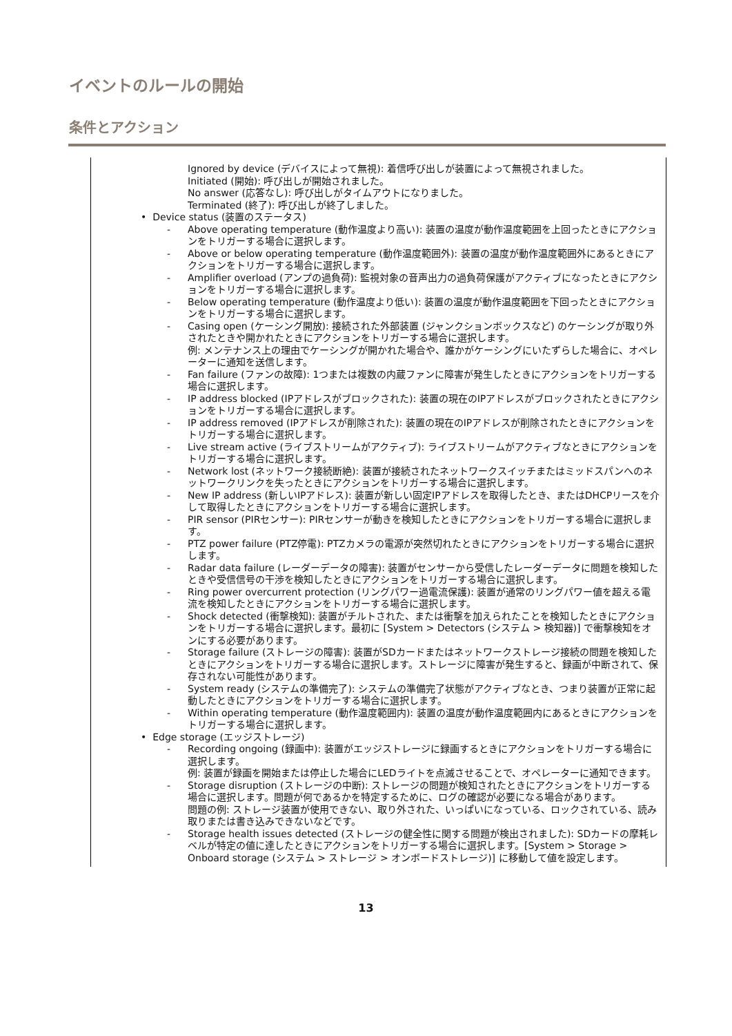イベントのルールの開始
条件とアクション
Ignored by device (デバイスによって無視): 着信呼び出しが装置によって無視されました。
Initiated (開始): 呼び出しが開始されました。
No answer (応答なし): 呼び出しがタイムアウトになりました。
Terminated (終了): 呼び出しが終了しました。
• Device status (装置のステータス)
- Above operating temperature (動作温度より高い): 装置の温度が動作温度範囲を上回ったときにアクションをトリガーする場合に選択します。
- Above or below operating temperature (動作温度範囲外): 装置の温度が動作温度範囲外にあるときにアクションをトリガーする場合に選択します。
- Amplifier overload (アンプの過負荷): 監視対象の音声出力の過負荷保護がアクティブになったときにアクションをトリガーする場合に選択します。
- Below operating temperature (動作温度より低い): 装置の温度が動作温度範囲を下回ったときにアクションをトリガーする場合に選択します。
- Casing open (ケーシング開放): 接続された外部装置 (ジャンクションボックスなど) のケーシングが取り外されたときや開かれたときにアクションをトリガーする場合に選択します。
例: メンテナンス上の理由でケーシングが開かれた場合や、誰かがケーシングにいたずらした場合に、オペレーターに通知を送信します。
- Fan failure (ファンの故障): 1つまたは複数の内蔵ファンに障害が発生したときにアクションをトリガーする場合に選択します。
- IP address blocked (IPアドレスがブロックされた): 装置の現在のIPアドレスがブロックされたときにアクションをトリガーする場合に選択します。
- IP address removed (IPアドレスが削除された): 装置の現在のIPアドレスが削除されたときにアクションをトリガーする場合に選択します。
- Live stream active (ライブストリームがアクティブ): ライブストリームがアクティブなときにアクションをトリガーする場合に選択します。
- Network lost (ネットワーク接続断絶): 装置が接続されたネットワークスイッチまたはミッドスパンへのネットワークリンクを失ったときにアクションをトリガーする場合に選択します。
- New IP address (新しいIPアドレス): 装置が新しい固定IPアドレスを取得したとき、またはDHCPリースを介して取得したときにアクションをトリガーする場合に選択します。
- PIR sensor (PIRセンサー): PIRセンサーが動きを検知したときにアクションをトリガーする場合に選択します。
- PTZ power failure (PTZ停電): PTZカメラの電源が突然切れたときにアクションをトリガーする場合に選択します。
- Radar data failure (レーダーデータの障害): 装置がセンサーから受信したレーダーデータに問題を検知したときや受信信号の干渉を検知したときにアクションをトリガーする場合に選択します。
- Ring power overcurrent protection (リングパワー過電流保護): 装置が通常のリングパワー値を超える電流を検知したときにアクションをトリガーする場合に選択します。
- Shock detected (衝撃検知): 装置がチルトされた、または衝撃を加えられたことを検知したときにアクションをトリガーする場合に選択します。最初に [System > Detectors (システム > 検知器)] で衝撃検知をオンにする必要があります。
- Storage failure (ストレージの障害): 装置がSDカードまたはネットワークストレージ接続の問題を検知したときにアクションをトリガーする場合に選択します。ストレージに障害が発生すると、録画が中断されて、保存されない可能性があります。
- System ready (システムの準備完了): システムの準備完了状態がアクティブなとき、つまり装置が正常に起動したときにアクションをトリガーする場合に選択します。
- Within operating temperature (動作温度範囲内): 装置の温度が動作温度範囲内にあるときにアクションをトリガーする場合に選択します。
• Edge storage (エッジストレージ)
- Recording ongoing (録画中): 装置がエッジストレージに録画するときにアクションをトリガーする場合に選択します。
例: 装置が録画を開始または停止した場合にLEDライトを点滅させることで、オペレーターに通知できます。
- Storage disruption (ストレージの中断): ストレージの問題が検知されたときにアクションをトリガーする場合に選択します。問題が何であるかを特定するために、ログの確認が必要になる場合があります。
問題の例: ストレージ装置が使用できない、取り外された、いっぱいになっている、ロックされている、読み取りまたは書き込みできないなどです。
- Storage health issues detected (ストレージの健全性に関する問題が検出されました): SDカードの摩耗レベルが特定の値に達したときにアクションをトリガーする場合に選択します。[System > Storage > Onboard storage (システム > ストレージ > オンボードストレージ)] に移動して値を設定します。
13